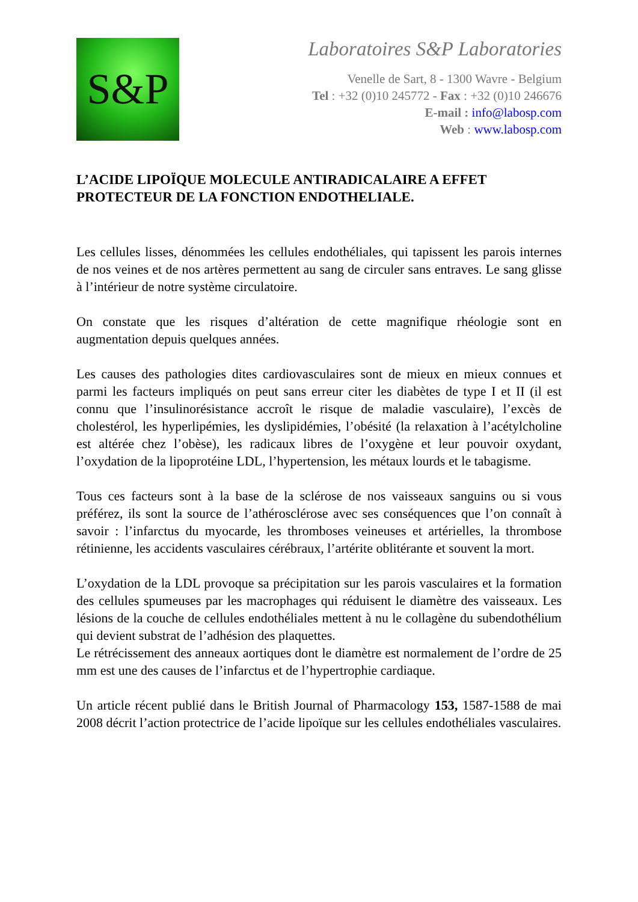S&P
Laboratoires S&P Laboratories
Venelle de Sart, 8 - 1300 Wavre - Belgium
Tel : +32 (0)10 245772 - Fax : +32 (0)10 246676
E-mail : info@labosp.com
Web : www.labosp.com
L’ACIDE LIPOÏQUE MOLECULE ANTIRADICALAIRE A EFFET PROTECTEUR DE LA FONCTION ENDOTHELIALE.
Les cellules lisses, dénommées les cellules endothéliales, qui tapissent les parois internes de nos veines et de nos artères permettent au sang de circuler sans entraves. Le sang glisse à l’intérieur de notre système circulatoire.
On constate que les risques d’altération de cette magnifique rhéologie sont en augmentation depuis quelques années.
Les causes des pathologies dites cardiovasculaires sont de mieux en mieux connues et parmi les facteurs impliqués on peut sans erreur citer les diabètes de type I et II (il est connu que l’insulinorésistance accroît le risque de maladie vasculaire), l’excès de cholestérol, les hyperlipémies, les dyslipidémies, l’obésité (la relaxation à l’acétylcholine est altérée chez l’obèse), les radicaux libres de l’oxygène et leur pouvoir oxydant, l’oxydation de la lipoprotéine LDL, l’hypertension, les métaux lourds et le tabagisme.
Tous ces facteurs sont à la base de la sclérose de nos vaisseaux sanguins ou si vous préférez, ils sont la source de l’athérosclérose avec ses conséquences que l’on connaît à savoir : l’infarctus du myocarde, les thromboses veineuses et artérielles, la thrombose rétinienne, les accidents vasculaires cérébraux, l’artérite oblitérante et souvent la mort.
L’oxydation de la LDL provoque sa précipitation sur les parois vasculaires et la formation des cellules spumeuses par les macrophages qui réduisent le diamètre des vaisseaux. Les lésions de la couche de cellules endothéliales mettent à nu le collagène du subendothélium qui devient substrat de l’adhésion des plaquettes.
Le rétrécissement des anneaux aortiques dont le diamètre est normalement de l’ordre de 25 mm est une des causes de l’infarctus et de l’hypertrophie cardiaque.
Un article récent publié dans le British Journal of Pharmacology 153, 1587-1588 de mai 2008 décrit l’action protectrice de l’acide lipoïque sur les cellules endothéliales vasculaires.